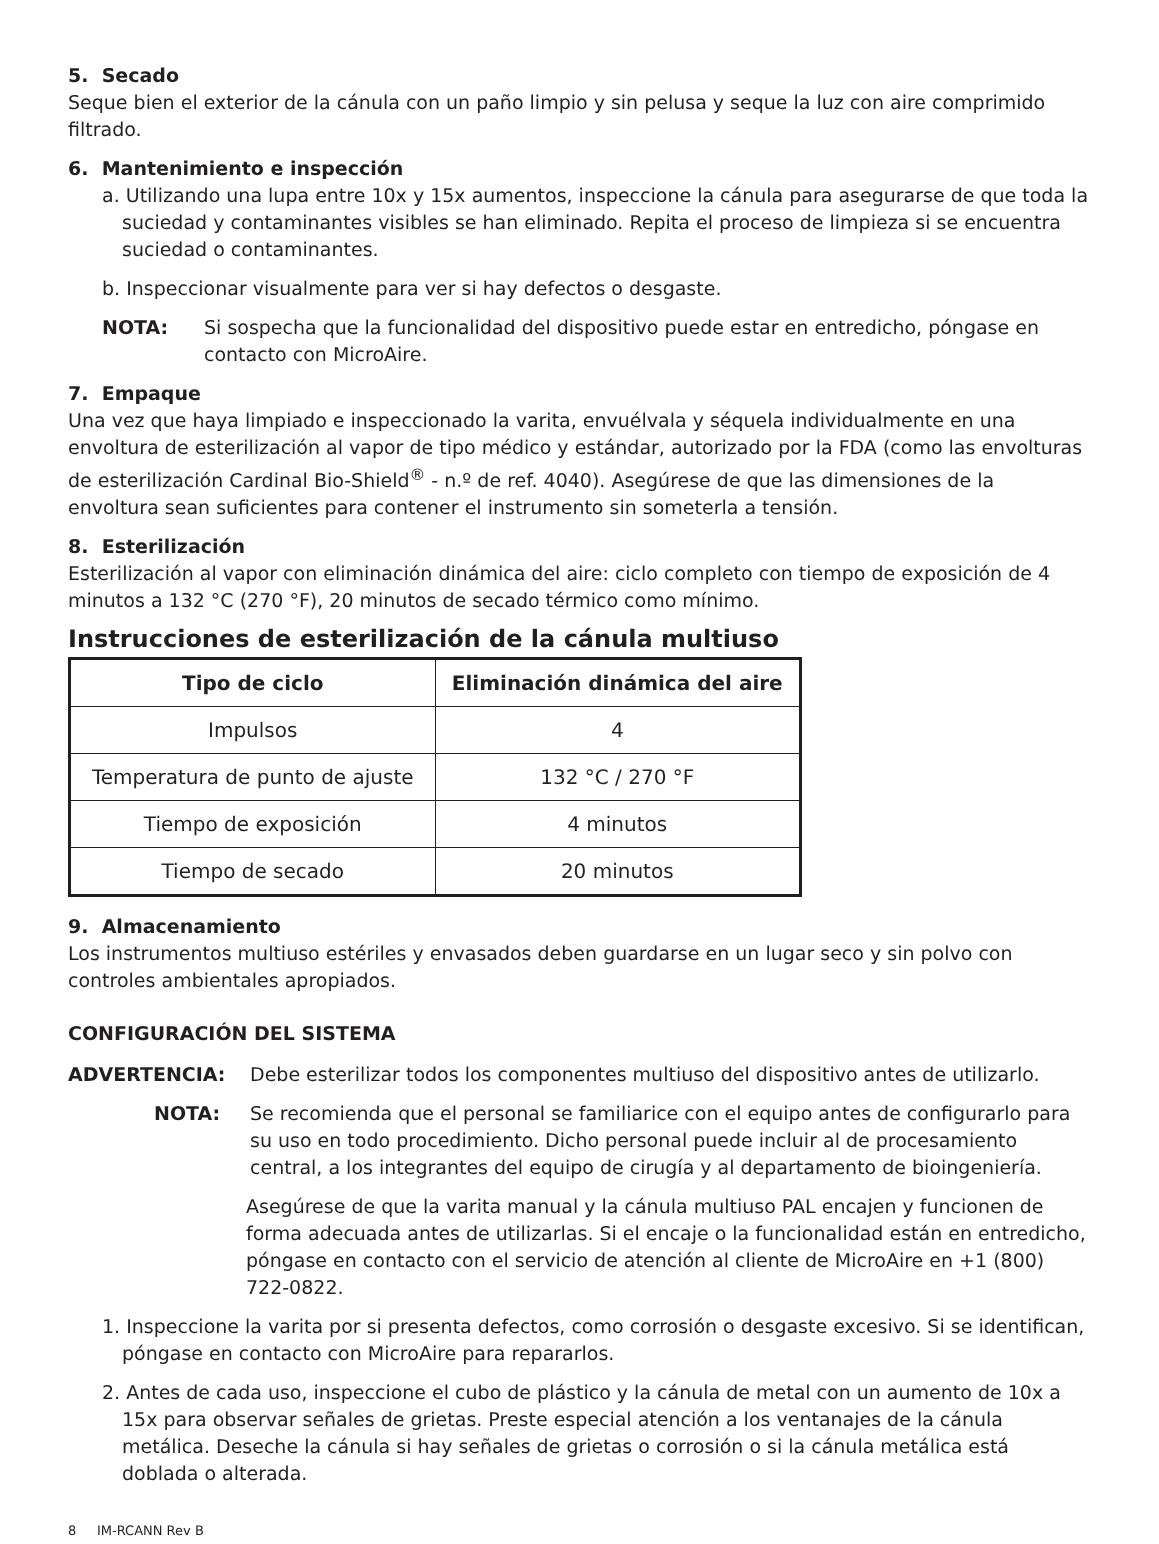5. Secado
Seque bien el exterior de la cánula con un paño limpio y sin pelusa y seque la luz con aire comprimido filtrado.
6. Mantenimiento e inspección
a. Utilizando una lupa entre 10x y 15x aumentos, inspeccione la cánula para asegurarse de que toda la suciedad y contaminantes visibles se han eliminado. Repita el proceso de limpieza si se encuentra suciedad o contaminantes.
b. Inspeccionar visualmente para ver si hay defectos o desgaste.
NOTA: Si sospecha que la funcionalidad del dispositivo puede estar en entredicho, póngase en contacto con MicroAire.
7. Empaque
Una vez que haya limpiado e inspeccionado la varita, envuélvala y séquela individualmente en una envoltura de esterilización al vapor de tipo médico y estándar, autorizado por la FDA (como las envolturas de esterilización Cardinal Bio-Shield<sup>®</sup> - n.º de ref. 4040). Asegúrese de que las dimensiones de la envoltura sean suficientes para contener el instrumento sin someterla a tensión.
8. Esterilización
Esterilización al vapor con eliminación dinámica del aire: ciclo completo con tiempo de exposición de 4 minutos a 132 °C (270 °F), 20 minutos de secado térmico como mínimo.
Instrucciones de esterilización de la cánula multiuso
| Tipo de ciclo | Eliminación dinámica del aire |
| --- | --- |
| Impulsos | 4 |
| Temperatura de punto de ajuste | 132 °C / 270 °F |
| Tiempo de exposición | 4 minutos |
| Tiempo de secado | 20 minutos |
9. Almacenamiento
Los instrumentos multiuso estériles y envasados deben guardarse en un lugar seco y sin polvo con controles ambientales apropiados.
CONFIGURACIÓN DEL SISTEMA
ADVERTENCIA: Debe esterilizar todos los componentes multiuso del dispositivo antes de utilizarlo.
NOTA: Se recomienda que el personal se familiarice con el equipo antes de configurarlo para su uso en todo procedimiento. Dicho personal puede incluir al de procesamiento central, a los integrantes del equipo de cirugía y al departamento de bioingeniería.
Asegúrese de que la varita manual y la cánula multiuso PAL encajen y funcionen de forma adecuada antes de utilizarlas. Si el encaje o la funcionalidad están en entredicho, póngase en contacto con el servicio de atención al cliente de MicroAire en +1 (800) 722-0822.
1. Inspeccione la varita por si presenta defectos, como corrosión o desgaste excesivo. Si se identifican, póngase en contacto con MicroAire para repararlos.
2. Antes de cada uso, inspeccione el cubo de plástico y la cánula de metal con un aumento de 10x a 15x para observar señales de grietas. Preste especial atención a los ventanajes de la cánula metálica. Deseche la cánula si hay señales de grietas o corrosión o si la cánula metálica está doblada o alterada.
8 IM-RCANN Rev B